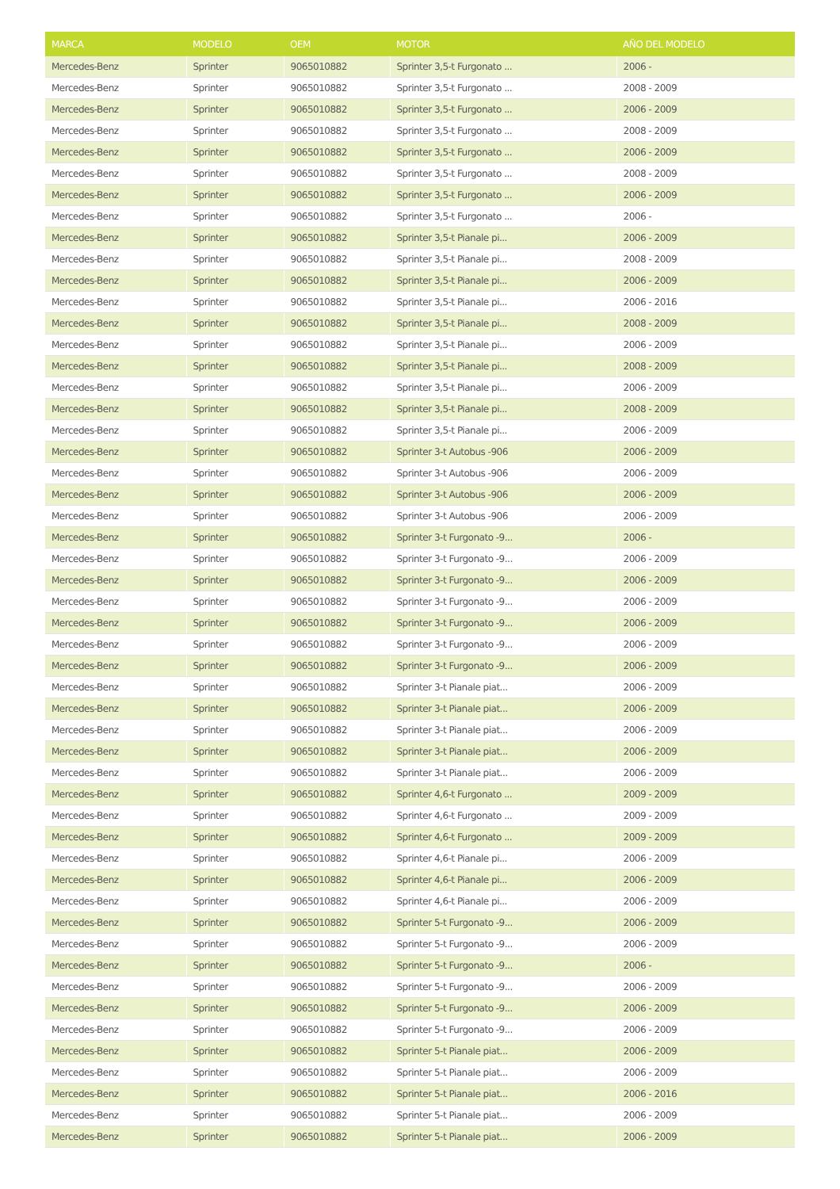| MARCA | MODELO | OEM | MOTOR | AÑO DEL MODELO |
| --- | --- | --- | --- | --- |
| Mercedes-Benz | Sprinter | 9065010882 | Sprinter 3,5-t Furgonato ... | 2006 - |
| Mercedes-Benz | Sprinter | 9065010882 | Sprinter 3,5-t Furgonato ... | 2008 - 2009 |
| Mercedes-Benz | Sprinter | 9065010882 | Sprinter 3,5-t Furgonato ... | 2006 - 2009 |
| Mercedes-Benz | Sprinter | 9065010882 | Sprinter 3,5-t Furgonato ... | 2008 - 2009 |
| Mercedes-Benz | Sprinter | 9065010882 | Sprinter 3,5-t Furgonato ... | 2006 - 2009 |
| Mercedes-Benz | Sprinter | 9065010882 | Sprinter 3,5-t Furgonato ... | 2008 - 2009 |
| Mercedes-Benz | Sprinter | 9065010882 | Sprinter 3,5-t Furgonato ... | 2006 - 2009 |
| Mercedes-Benz | Sprinter | 9065010882 | Sprinter 3,5-t Furgonato ... | 2006 - |
| Mercedes-Benz | Sprinter | 9065010882 | Sprinter 3,5-t Pianale pi... | 2006 - 2009 |
| Mercedes-Benz | Sprinter | 9065010882 | Sprinter 3,5-t Pianale pi... | 2008 - 2009 |
| Mercedes-Benz | Sprinter | 9065010882 | Sprinter 3,5-t Pianale pi... | 2006 - 2009 |
| Mercedes-Benz | Sprinter | 9065010882 | Sprinter 3,5-t Pianale pi... | 2006 - 2016 |
| Mercedes-Benz | Sprinter | 9065010882 | Sprinter 3,5-t Pianale pi... | 2008 - 2009 |
| Mercedes-Benz | Sprinter | 9065010882 | Sprinter 3,5-t Pianale pi... | 2006 - 2009 |
| Mercedes-Benz | Sprinter | 9065010882 | Sprinter 3,5-t Pianale pi... | 2008 - 2009 |
| Mercedes-Benz | Sprinter | 9065010882 | Sprinter 3,5-t Pianale pi... | 2006 - 2009 |
| Mercedes-Benz | Sprinter | 9065010882 | Sprinter 3,5-t Pianale pi... | 2008 - 2009 |
| Mercedes-Benz | Sprinter | 9065010882 | Sprinter 3,5-t Pianale pi... | 2006 - 2009 |
| Mercedes-Benz | Sprinter | 9065010882 | Sprinter 3-t Autobus -906 | 2006 - 2009 |
| Mercedes-Benz | Sprinter | 9065010882 | Sprinter 3-t Autobus -906 | 2006 - 2009 |
| Mercedes-Benz | Sprinter | 9065010882 | Sprinter 3-t Autobus -906 | 2006 - 2009 |
| Mercedes-Benz | Sprinter | 9065010882 | Sprinter 3-t Autobus -906 | 2006 - 2009 |
| Mercedes-Benz | Sprinter | 9065010882 | Sprinter 3-t Furgonato -9... | 2006 - |
| Mercedes-Benz | Sprinter | 9065010882 | Sprinter 3-t Furgonato -9... | 2006 - 2009 |
| Mercedes-Benz | Sprinter | 9065010882 | Sprinter 3-t Furgonato -9... | 2006 - 2009 |
| Mercedes-Benz | Sprinter | 9065010882 | Sprinter 3-t Furgonato -9... | 2006 - 2009 |
| Mercedes-Benz | Sprinter | 9065010882 | Sprinter 3-t Furgonato -9... | 2006 - 2009 |
| Mercedes-Benz | Sprinter | 9065010882 | Sprinter 3-t Furgonato -9... | 2006 - 2009 |
| Mercedes-Benz | Sprinter | 9065010882 | Sprinter 3-t Furgonato -9... | 2006 - 2009 |
| Mercedes-Benz | Sprinter | 9065010882 | Sprinter 3-t Pianale piat... | 2006 - 2009 |
| Mercedes-Benz | Sprinter | 9065010882 | Sprinter 3-t Pianale piat... | 2006 - 2009 |
| Mercedes-Benz | Sprinter | 9065010882 | Sprinter 3-t Pianale piat... | 2006 - 2009 |
| Mercedes-Benz | Sprinter | 9065010882 | Sprinter 3-t Pianale piat... | 2006 - 2009 |
| Mercedes-Benz | Sprinter | 9065010882 | Sprinter 3-t Pianale piat... | 2006 - 2009 |
| Mercedes-Benz | Sprinter | 9065010882 | Sprinter 4,6-t Furgonato ... | 2009 - 2009 |
| Mercedes-Benz | Sprinter | 9065010882 | Sprinter 4,6-t Furgonato ... | 2009 - 2009 |
| Mercedes-Benz | Sprinter | 9065010882 | Sprinter 4,6-t Furgonato ... | 2009 - 2009 |
| Mercedes-Benz | Sprinter | 9065010882 | Sprinter 4,6-t Pianale pi... | 2006 - 2009 |
| Mercedes-Benz | Sprinter | 9065010882 | Sprinter 4,6-t Pianale pi... | 2006 - 2009 |
| Mercedes-Benz | Sprinter | 9065010882 | Sprinter 4,6-t Pianale pi... | 2006 - 2009 |
| Mercedes-Benz | Sprinter | 9065010882 | Sprinter 5-t Furgonato -9... | 2006 - 2009 |
| Mercedes-Benz | Sprinter | 9065010882 | Sprinter 5-t Furgonato -9... | 2006 - 2009 |
| Mercedes-Benz | Sprinter | 9065010882 | Sprinter 5-t Furgonato -9... | 2006 - |
| Mercedes-Benz | Sprinter | 9065010882 | Sprinter 5-t Furgonato -9... | 2006 - 2009 |
| Mercedes-Benz | Sprinter | 9065010882 | Sprinter 5-t Furgonato -9... | 2006 - 2009 |
| Mercedes-Benz | Sprinter | 9065010882 | Sprinter 5-t Furgonato -9... | 2006 - 2009 |
| Mercedes-Benz | Sprinter | 9065010882 | Sprinter 5-t Pianale piat... | 2006 - 2009 |
| Mercedes-Benz | Sprinter | 9065010882 | Sprinter 5-t Pianale piat... | 2006 - 2009 |
| Mercedes-Benz | Sprinter | 9065010882 | Sprinter 5-t Pianale piat... | 2006 - 2016 |
| Mercedes-Benz | Sprinter | 9065010882 | Sprinter 5-t Pianale piat... | 2006 - 2009 |
| Mercedes-Benz | Sprinter | 9065010882 | Sprinter 5-t Pianale piat... | 2006 - 2009 |